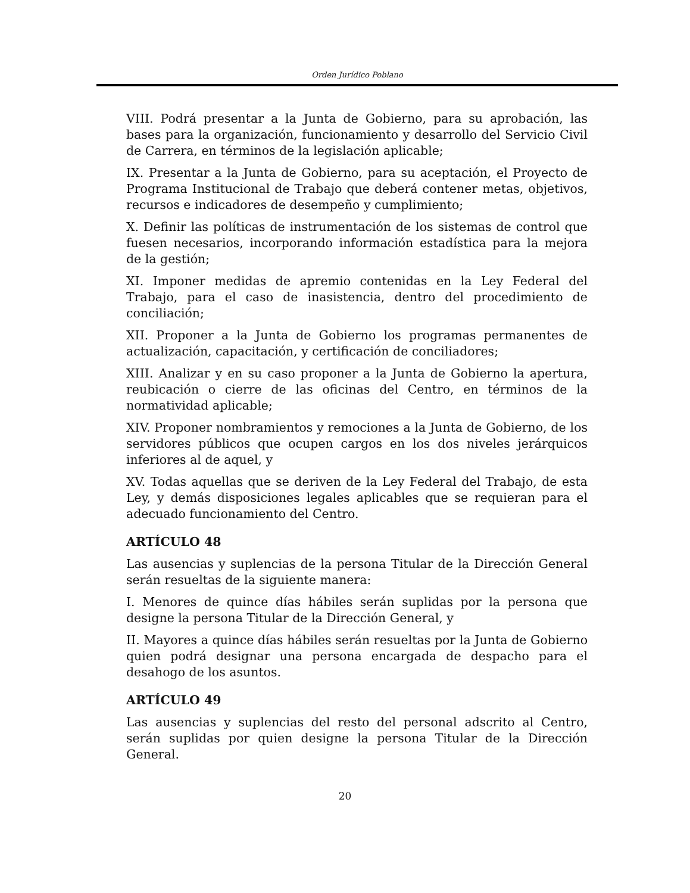Orden Jurídico Poblano
VIII. Podrá presentar a la Junta de Gobierno, para su aprobación, las bases para la organización, funcionamiento y desarrollo del Servicio Civil de Carrera, en términos de la legislación aplicable;
IX. Presentar a la Junta de Gobierno, para su aceptación, el Proyecto de Programa Institucional de Trabajo que deberá contener metas, objetivos, recursos e indicadores de desempeño y cumplimiento;
X. Definir las políticas de instrumentación de los sistemas de control que fuesen necesarios, incorporando información estadística para la mejora de la gestión;
XI. Imponer medidas de apremio contenidas en la Ley Federal del Trabajo, para el caso de inasistencia, dentro del procedimiento de conciliación;
XII. Proponer a la Junta de Gobierno los programas permanentes de actualización, capacitación, y certificación de conciliadores;
XIII. Analizar y en su caso proponer a la Junta de Gobierno la apertura, reubicación o cierre de las oficinas del Centro, en términos de la normatividad aplicable;
XIV. Proponer nombramientos y remociones a la Junta de Gobierno, de los servidores públicos que ocupen cargos en los dos niveles jerárquicos inferiores al de aquel, y
XV. Todas aquellas que se deriven de la Ley Federal del Trabajo, de esta Ley, y demás disposiciones legales aplicables que se requieran para el adecuado funcionamiento del Centro.
ARTÍCULO 48
Las ausencias y suplencias de la persona Titular de la Dirección General serán resueltas de la siguiente manera:
I. Menores de quince días hábiles serán suplidas por la persona que designe la persona Titular de la Dirección General, y
II. Mayores a quince días hábiles serán resueltas por la Junta de Gobierno quien podrá designar una persona encargada de despacho para el desahogo de los asuntos.
ARTÍCULO 49
Las ausencias y suplencias del resto del personal adscrito al Centro, serán suplidas por quien designe la persona Titular de la Dirección General.
20